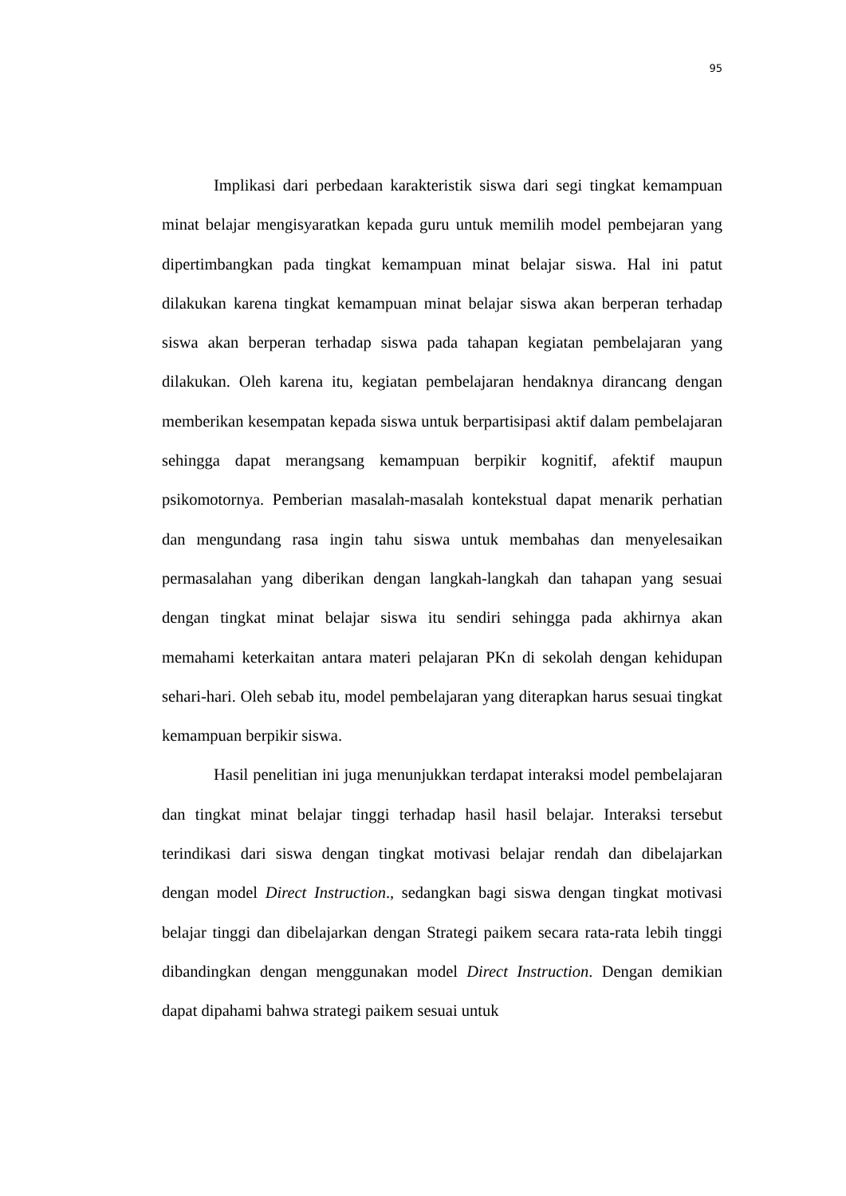95
Implikasi dari perbedaan karakteristik siswa dari segi tingkat kemampuan minat belajar mengisyaratkan kepada guru untuk memilih model pembejaran yang dipertimbangkan pada tingkat kemampuan minat belajar siswa. Hal ini patut dilakukan karena tingkat kemampuan minat belajar siswa akan berperan terhadap siswa akan berperan terhadap siswa pada tahapan kegiatan pembelajaran yang dilakukan. Oleh karena itu, kegiatan pembelajaran hendaknya dirancang dengan memberikan kesempatan kepada siswa untuk berpartisipasi aktif dalam pembelajaran sehingga dapat merangsang kemampuan berpikir kognitif, afektif maupun psikomotornya. Pemberian masalah-masalah kontekstual dapat menarik perhatian dan mengundang rasa ingin tahu siswa untuk membahas dan menyelesaikan permasalahan yang diberikan dengan langkah-langkah dan tahapan yang sesuai dengan tingkat minat belajar siswa itu sendiri sehingga pada akhirnya akan memahami keterkaitan antara materi pelajaran PKn di sekolah dengan kehidupan sehari-hari. Oleh sebab itu, model pembelajaran yang diterapkan harus sesuai tingkat kemampuan berpikir siswa.
Hasil penelitian ini juga menunjukkan terdapat interaksi model pembelajaran dan tingkat minat belajar tinggi terhadap hasil hasil belajar. Interaksi tersebut terindikasi dari siswa dengan tingkat motivasi belajar rendah dan dibelajarkan dengan model Direct Instruction., sedangkan bagi siswa dengan tingkat motivasi belajar tinggi dan dibelajarkan dengan Strategi paikem secara rata-rata lebih tinggi dibandingkan dengan menggunakan model Direct Instruction. Dengan demikian dapat dipahami bahwa strategi paikem sesuai untuk